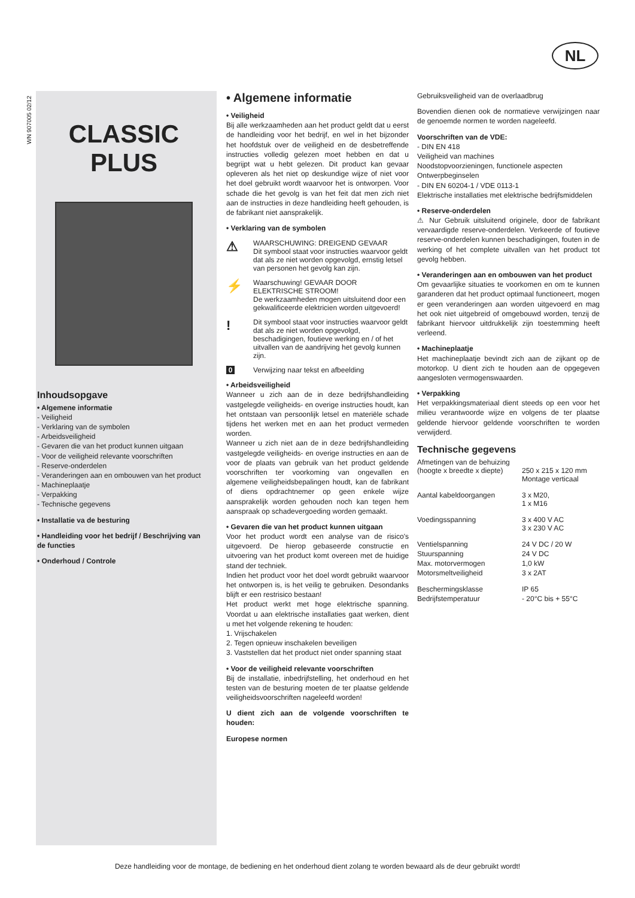NL
WN 907005 02/12
CLASSIC
PLUS
Inhoudsopgave
• Algemene informatie
- Veiligheid
- Verklaring van de symbolen
- Arbeidsveiligheid
- Gevaren die van het product kunnen uitgaan
- Voor de veiligheid relevante voorschriften
- Reserve-onderdelen
- Veranderingen aan en ombouwen van het product
- Machineplaatje
- Verpakking
- Technische gegevens
• Installatie va de besturing
• Handleiding voor het bedrijf / Beschrijving van de functies
• Onderhoud / Controle
• Algemene informatie
• Veiligheid
Bij alle werkzaamheden aan het product geldt dat u eerst de handleiding voor het bedrijf, en wel in het bijzonder het hoofdstuk over de veiligheid en de desbetreffende instructies volledig gelezen moet hebben en dat u begrijpt wat u hebt gelezen. Dit product kan gevaar opleveren als het niet op deskundige wijze of niet voor het doel gebruikt wordt waarvoor het is ontworpen. Voor schade die het gevolg is van het feit dat men zich niet aan de instructies in deze handleiding heeft gehouden, is de fabrikant niet aansprakelijk.
• Verklaring van de symbolen
⚠
WAARSCHUWING: DREIGEND GEVAAR
Dit symbool staat voor instructies waarvoor geldt dat als ze niet worden opgevolgd, ernstig letsel van personen het gevolg kan zijn.
⚡
Waarschuwing! GEVAAR DOOR ELEKTRISCHE STROOM!
De werkzaamheden mogen uitsluitend door een gekwalificeerde elektricien worden uitgevoerd!
!
Dit symbool staat voor instructies waarvoor geldt dat als ze niet worden opgevolgd, beschadigingen, foutieve werking en / of het uitvallen van de aandrijving het gevolg kunnen zijn.
0 Verwijzing naar tekst en afbeelding
• Arbeidsveiligheid
Wanneer u zich aan de in deze bedrijfshandleiding vastgelegde veiligheids- en overige instructies houdt, kan het ontstaan van persoonlijk letsel en materiële schade tijdens het werken met en aan het product vermeden worden.
Wanneer u zich niet aan de in deze bedrijfshandleiding vastgelegde veiligheids- en overige instructies en aan de voor de plaats van gebruik van het product geldende voorschriften ter voorkoming van ongevallen en algemene veiligheidsbepalingen houdt, kan de fabrikant of diens opdrachtnemer op geen enkele wijze aansprakelijk worden gehouden noch kan tegen hem aanspraak op schadevergoeding worden gemaakt.
• Gevaren die van het product kunnen uitgaan
Voor het product wordt een analyse van de risico's uitgevoerd. De hierop gebaseerde constructie en uitvoering van het product komt overeen met de huidige stand der techniek.
Indien het product voor het doel wordt gebruikt waarvoor het ontworpen is, is het veilig te gebruiken. Desondanks blijft er een restrisico bestaan!
Het product werkt met hoge elektrische spanning. Voordat u aan elektrische installaties gaat werken, dient u met het volgende rekening te houden:
1. Vrijschakelen
2. Tegen opnieuw inschakelen beveiligen
3. Vaststellen dat het product niet onder spanning staat
• Voor de veiligheid relevante voorschriften
Bij de installatie, inbedrijfstelling, het onderhoud en het testen van de besturing moeten de ter plaatse geldende veiligheidsvoorschriften nageleefd worden!
U dient zich aan de volgende voorschriften te houden:
Europese normen
Gebruiksveiligheid van de overlaadbrug
Bovendien dienen ook de normatieve verwijzingen naar de genoemde normen te worden nageleefd.
Voorschriften van de VDE:
- DIN EN 418
Veiligheid van machines
Noodstopvoorzieningen, functionele aspecten
Ontwerpbeginselen
- DIN EN 60204-1 / VDE 0113-1
Elektrische installaties met elektrische bedrijfsmiddelen
• Reserve-onderdelen
⚠ Nur Gebruik uitsluitend originele, door de fabrikant vervaardigde reserve-onderdelen. Verkeerde of foutieve reserve-onderdelen kunnen beschadigingen, fouten in de werking of het complete uitvallen van het product tot gevolg hebben.
• Veranderingen aan en ombouwen van het product
Om gevaarlijke situaties te voorkomen en om te kunnen garanderen dat het product optimaal functioneert, mogen er geen veranderingen aan worden uitgevoerd en mag het ook niet uitgebreid of omgebouwd worden, tenzij de fabrikant hiervoor uitdrukkelijk zijn toestemming heeft verleend.
• Machineplaatje
Het machineplaatje bevindt zich aan de zijkant op de motorkop. U dient zich te houden aan de opgegeven aangesloten vermogenswaarden.
• Verpakking
Het verpakkingsmateriaal dient steeds op een voor het milieu verantwoorde wijze en volgens de ter plaatse geldende hiervoor geldende voorschriften te worden verwijderd.
Technische gegevens
| Afmetingen van de behuizing (hoogte x breedte x diepte) | 250 x 215 x 120 mm Montage verticaal |
| Aantal kabeldoorgangen | 3 x M20, 1 x M16 |
| Voedingsspanning | 3 x 400 V AC 3 x 230 V AC |
| Ventielspanning | 24 V DC / 20 W |
| Stuurspanning | 24 V DC |
| Max. motorvermogen | 1,0 kW |
| Motorsmeltveiligheid | 3 x 2AT |
| Beschermingsklasse | IP 65 |
| Bedrijfstemperatuur | - 20°C bis + 55°C |
Deze handleiding voor de montage, de bediening en het onderhoud dient zolang te worden bewaard als de deur gebruikt wordt!